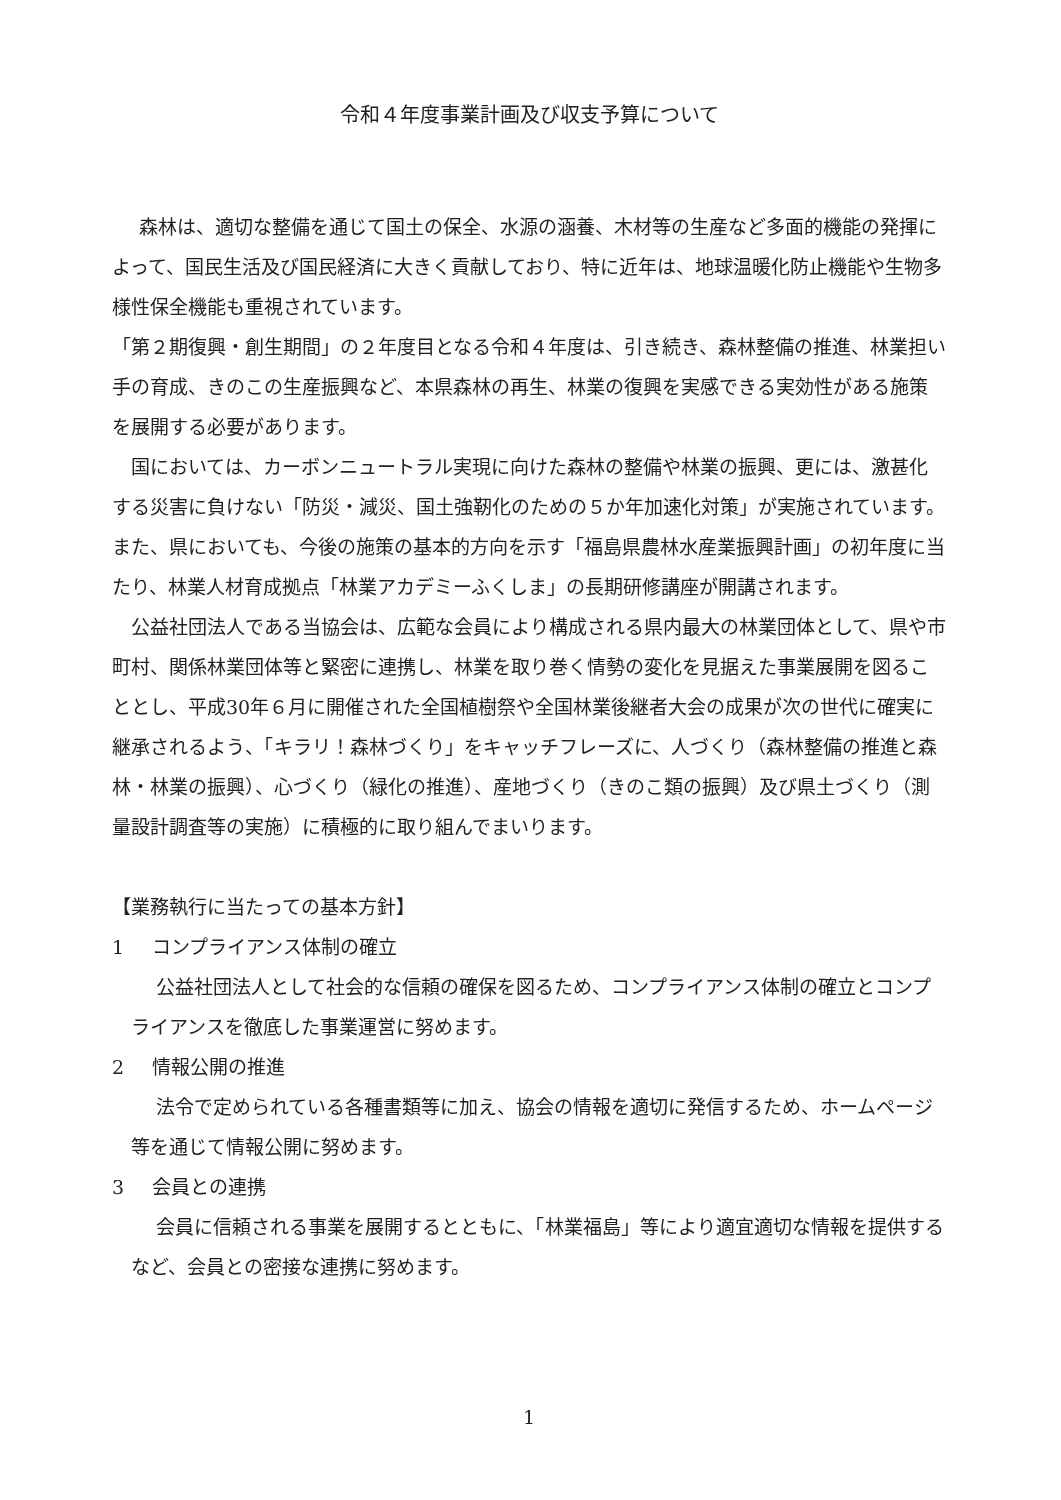令和４年度事業計画及び収支予算について
森林は、適切な整備を通じて国土の保全、水源の涵養、木材等の生産など多面的機能の発揮によって、国民生活及び国民経済に大きく貢献しており、特に近年は、地球温暖化防止機能や生物多様性保全機能も重視されています。
「第２期復興・創生期間」の２年度目となる令和４年度は、引き続き、森林整備の推進、林業担い手の育成、きのこの生産振興など、本県森林の再生、林業の復興を実感できる実効性がある施策を展開する必要があります。
国においては、カーボンニュートラル実現に向けた森林の整備や林業の振興、更には、激甚化する災害に負けない「防災・減災、国土強靭化のための５か年加速化対策」が実施されています。また、県においても、今後の施策の基本的方向を示す「福島県農林水産業振興計画」の初年度に当たり、林業人材育成拠点「林業アカデミーふくしま」の長期研修講座が開講されます。
公益社団法人である当協会は、広範な会員により構成される県内最大の林業団体として、県や市町村、関係林業団体等と緊密に連携し、林業を取り巻く情勢の変化を見据えた事業展開を図ることとし、平成30年６月に開催された全国植樹祭や全国林業後継者大会の成果が次の世代に確実に継承されるよう、「キラリ！森林づくり」をキャッチフレーズに、人づくり（森林整備の推進と森林・林業の振興）、心づくり（緑化の推進）、産地づくり（きのこ類の振興）及び県土づくり（測量設計調査等の実施）に積極的に取り組んでまいります。
【業務執行に当たっての基本方針】
1 コンプライアンス体制の確立
公益社団法人として社会的な信頼の確保を図るため、コンプライアンス体制の確立とコンプライアンスを徹底した事業運営に努めます。
2 情報公開の推進
法令で定められている各種書類等に加え、協会の情報を適切に発信するため、ホームページ等を通じて情報公開に努めます。
3 会員との連携
会員に信頼される事業を展開するとともに、「林業福島」等により適宜適切な情報を提供するなど、会員との密接な連携に努めます。
1